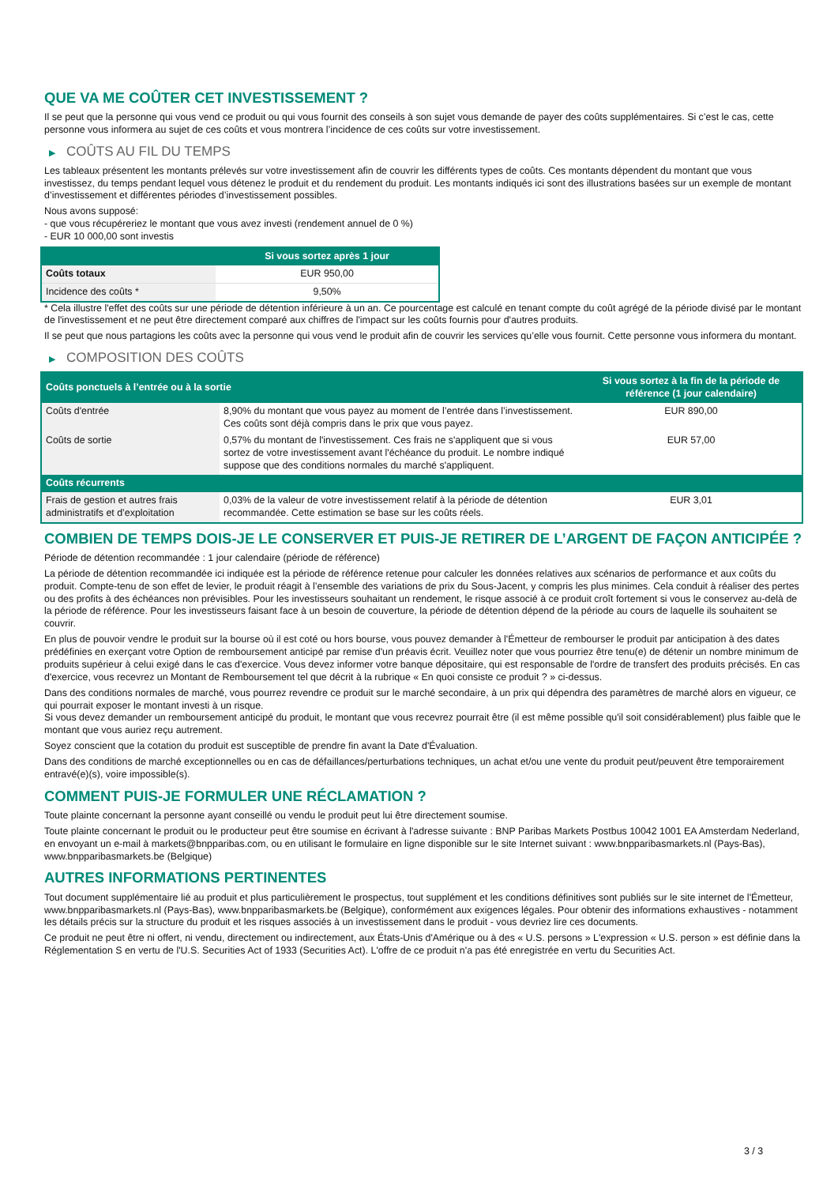QUE VA ME COÛTER CET INVESTISSEMENT ?
Il se peut que la personne qui vous vend ce produit ou qui vous fournit des conseils à son sujet vous demande de payer des coûts supplémentaires. Si c’est le cas, cette personne vous informera au sujet de ces coûts et vous montrera l’incidence de ces coûts sur votre investissement.
▶ COÛTS AU FIL DU TEMPS
Les tableaux présentent les montants prélevés sur votre investissement afin de couvrir les différents types de coûts. Ces montants dépendent du montant que vous investissez, du temps pendant lequel vous détenez le produit et du rendement du produit. Les montants indiqués ici sont des illustrations basées sur un exemple de montant d’investissement et différentes périodes d’investissement possibles.
Nous avons supposé:
- que vous récupéreriez le montant que vous avez investi (rendement annuel de 0 %)
- EUR 10 000,00 sont investis
| | Si vous sortez après 1 jour |
| --- | --- |
| Coûts totaux | EUR 950,00 |
| Incidence des coûts * | 9,50% |
* Cela illustre l'effet des coûts sur une période de détention inférieure à un an. Ce pourcentage est calculé en tenant compte du coût agrégé de la période divisé par le montant de l'investissement et ne peut être directement comparé aux chiffres de l'impact sur les coûts fournis pour d'autres produits.
Il se peut que nous partagions les coûts avec la personne qui vous vend le produit afin de couvrir les services qu’elle vous fournit. Cette personne vous informera du montant.
▶ COMPOSITION DES COÛTS
| Coûts ponctuels à l’entrée ou à la sortie | | Si vous sortez à la fin de la période de référence (1 jour calendaire) |
| --- | --- | --- |
| Coûts d'entrée | 8,90% du montant que vous payez au moment de l’entrée dans l’investissement. Ces coûts sont déjà compris dans le prix que vous payez. | EUR 890,00 |
| Coûts de sortie | 0,57% du montant de l'investissement. Ces frais ne s'appliquent que si vous sortez de votre investissement avant l'échéance du produit. Le nombre indiqué suppose que des conditions normales du marché s'appliquent. | EUR 57,00 |
| Coûts récurrents | | |
| Frais de gestion et autres frais administratifs et d’exploitation | 0,03% de la valeur de votre investissement relatif à la période de détention recommandée. Cette estimation se base sur les coûts réels. | EUR 3,01 |
COMBIEN DE TEMPS DOIS-JE LE CONSERVER ET PUIS-JE RETIRER DE L’ARGENT DE FAÇON ANTICIPÉE ?
Période de détention recommandée : 1 jour calendaire (période de référence)
La période de détention recommandée ici indiquée est la période de référence retenue pour calculer les données relatives aux scénarios de performance et aux coûts du produit. Compte-tenu de son effet de levier, le produit réagit à l’ensemble des variations de prix du Sous-Jacent, y compris les plus minimes. Cela conduit à réaliser des pertes ou des profits à des échéances non prévisibles. Pour les investisseurs souhaitant un rendement, le risque associé à ce produit croît fortement si vous le conservez au-delà de la période de référence. Pour les investisseurs faisant face à un besoin de couverture, la période de détention dépend de la période au cours de laquelle ils souhaitent se couvrir.
En plus de pouvoir vendre le produit sur la bourse où il est coté ou hors bourse, vous pouvez demander à l'Émetteur de rembourser le produit par anticipation à des dates prédéfinies en exerçant votre Option de remboursement anticipé par remise d'un préavis écrit. Veuillez noter que vous pourriez être tenu(e) de détenir un nombre minimum de produits supérieur à celui exigé dans le cas d'exercice. Vous devez informer votre banque dépositaire, qui est responsable de l'ordre de transfert des produits précisés. En cas d'exercice, vous recevrez un Montant de Remboursement tel que décrit à la rubrique « En quoi consiste ce produit ? » ci-dessus.
Dans des conditions normales de marché, vous pourrez revendre ce produit sur le marché secondaire, à un prix qui dépendra des paramètres de marché alors en vigueur, ce qui pourrait exposer le montant investi à un risque.
Si vous devez demander un remboursement anticipé du produit, le montant que vous recevrez pourrait être (il est même possible qu'il soit considérablement) plus faible que le montant que vous auriez reçu autrement.
Soyez conscient que la cotation du produit est susceptible de prendre fin avant la Date d'Évaluation.
Dans des conditions de marché exceptionnelles ou en cas de défaillances/perturbations techniques, un achat et/ou une vente du produit peut/peuvent être temporairement entravé(e)(s), voire impossible(s).
COMMENT PUIS-JE FORMULER UNE RÉCLAMATION ?
Toute plainte concernant la personne ayant conseillé ou vendu le produit peut lui être directement soumise.
Toute plainte concernant le produit ou le producteur peut être soumise en écrivant à l'adresse suivante : BNP Paribas Markets Postbus 10042 1001 EA Amsterdam Nederland, en envoyant un e-mail à markets@bnpparibas.com, ou en utilisant le formulaire en ligne disponible sur le site Internet suivant : www.bnpparibasmarkets.nl (Pays-Bas), www.bnpparibasmarkets.be (Belgique)
AUTRES INFORMATIONS PERTINENTES
Tout document supplémentaire lié au produit et plus particulièrement le prospectus, tout supplément et les conditions définitives sont publiés sur le site internet de l'Émetteur, www.bnpparibasmarkets.nl (Pays-Bas), www.bnpparibasmarkets.be (Belgique), conformément aux exigences légales. Pour obtenir des informations exhaustives - notamment les détails précis sur la structure du produit et les risques associés à un investissement dans le produit - vous devriez lire ces documents.
Ce produit ne peut être ni offert, ni vendu, directement ou indirectement, aux États-Unis d'Amérique ou à des « U.S. persons » L'expression « U.S. person » est définie dans la Réglementation S en vertu de l'U.S. Securities Act of 1933 (Securities Act). L'offre de ce produit n'a pas été enregistrée en vertu du Securities Act.
3 / 3